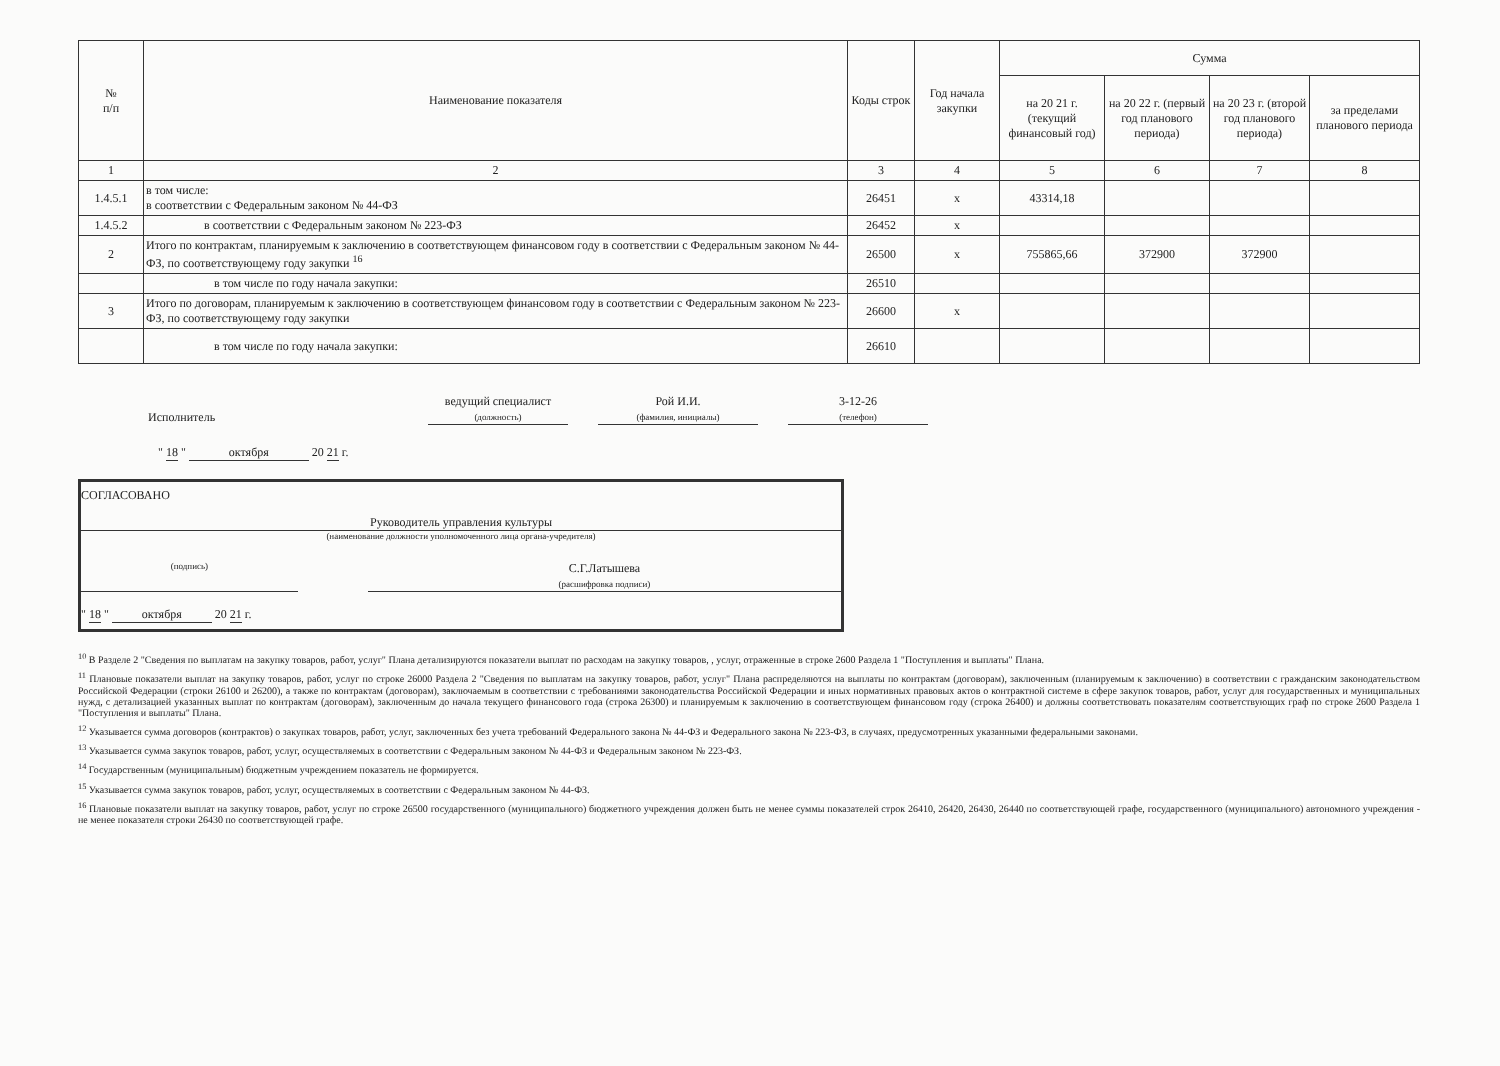| № п/п | Наименование показателя | Коды строк | Год начала закупки | Сумма | | | |
| --- | --- | --- | --- | --- | --- | --- | --- |
| | | | | на 20 21 г. (текущий финансовый год) | на 20 22 г. (первый год планового периода) | на 20 23 г. (второй год планового периода) | за пределами планового периода |
| 1 | 2 | 3 | 4 | 5 | 6 | 7 | 8 |
| 1.4.5.1 | в том числе: в соответствии с Федеральным законом № 44-ФЗ | 26451 | x | 43314,18 | | | |
| 1.4.5.2 | в соответствии с Федеральным законом № 223-ФЗ | 26452 | x | | | | |
| 2 | Итого по контрактам, планируемым к заключению в соответствующем финансовом году в соответствии с Федеральным законом № 44-ФЗ, по соответствующему году закупки <sup>16</sup> | 26500 | x | 755865,66 | 372900 | 372900 | |
| | в том числе по году начала закупки: | 26510 | | | | | |
| 3 | Итого по договорам, планируемым к заключению в соответствующем финансовом году в соответствии с Федеральным законом № 223-ФЗ, по соответствующему году закупки | 26600 | x | | | | |
| | в том числе по году начала закупки: | 26610 | | | | | |
Исполнитель ведущий специалист
(должность) Рой И.И.
(фамилия, инициалы) 3-12-26
(телефон)
" 18 " октября 20 21 г.
СОГЛАСОВАНО
Руководитель управления культуры
(наименование должности уполномоченного лица органа-учредителя)
(подпись) С.Г.Латышева
(расшифровка подписи)
" 18 " октября 20 21 г.
<sup>10</sup> В Разделе 2 "Сведения по выплатам на закупку товаров, работ, услуг" Плана детализируются показатели выплат по расходам на закупку товаров, , услуг, отраженные в строке 2600 Раздела 1 "Поступления и выплаты" Плана.
<sup>11</sup> Плановые показатели выплат на закупку товаров, работ, услуг по строке 26000 Раздела 2 "Сведения по выплатам на закупку товаров, работ, услуг" Плана распределяются на выплаты по контрактам (договорам), заключенным (планируемым к заключению) в соответствии с гражданским законодательством Российской Федерации (строки 26100 и 26200), а также по контрактам (договорам), заключаемым в соответствии с требованиями законодательства Российской Федерации и иных нормативных правовых актов о контрактной системе в сфере закупок товаров, работ, услуг для государственных и муниципальных нужд, с детализацией указанных выплат по контрактам (договорам), заключенным до начала текущего финансового года (строка 26300) и планируемым к заключению в соответствующем финансовом году (строка 26400) и должны соответствовать показателям соответствующих граф по строке 2600 Раздела 1 "Поступления и выплаты" Плана.
<sup>12</sup> Указывается сумма договоров (контрактов) о закупках товаров, работ, услуг, заключенных без учета требований Федерального закона № 44-ФЗ и Федерального закона № 223-ФЗ, в случаях, предусмотренных указанными федеральными законами.
<sup>13</sup> Указывается сумма закупок товаров, работ, услуг, осуществляемых в соответствии с Федеральным законом № 44-ФЗ и Федеральным законом № 223-ФЗ.
<sup>14</sup> Государственным (муниципальным) бюджетным учреждением показатель не формируется.
<sup>15</sup> Указывается сумма закупок товаров, работ, услуг, осуществляемых в соответствии с Федеральным законом № 44-ФЗ.
<sup>16</sup> Плановые показатели выплат на закупку товаров, работ, услуг по строке 26500 государственного (муниципального) бюджетного учреждения должен быть не менее суммы показателей строк 26410, 26420, 26430, 26440 по соответствующей графе, государственного (муниципального) автономного учреждения - не менее показателя строки 26430 по соответствующей графе.